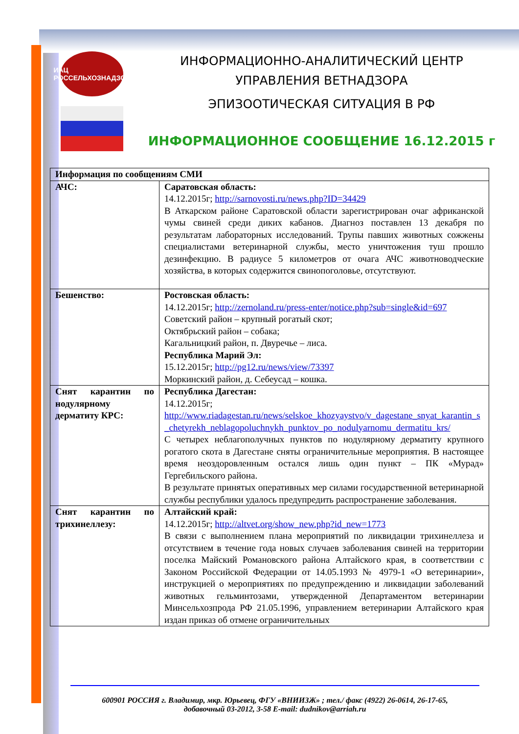ИАЦ
РОССЕЛЬХОЗНАДЗОР
ИНФОРМАЦИОННО-АНАЛИТИЧЕСКИЙ ЦЕНТР
УПРАВЛЕНИЯ ВЕТНАДЗОРА
ЭПИЗООТИЧЕСКАЯ СИТУАЦИЯ В РФ
ИНФОРМАЦИОННОЕ СООБЩЕНИЕ 16.12.2015 г
| Информация по сообщениям СМИ | |
| --- | --- |
| АЧС: | Саратовская область: 14.12.2015г; http://sarnovosti.ru/news.php?ID=34429 В Аткарском районе Саратовской области зарегистрирован очаг африканской чумы свиней среди диких кабанов. Диагноз поставлен 13 декабря по результатам лабораторных исследований. Трупы павших животных сожжены специалистами ветеринарной службы, место уничтожения туш прошло дезинфекцию. В радиусе 5 километров от очага АЧС животноводческие хозяйства, в которых содержится свинопоголовье, отсутствуют. |
| Бешенство: | Ростовская область: 14.12.2015г; http://zernoland.ru/press-enter/notice.php?sub=single&id=697 Советский район – крупный рогатый скот; Октябрьский район – собака; Кагальницкий район, п. Двуречье – лиса. Республика Марий Эл: 15.12.2015г; http://pg12.ru/news/view/73397 Моркинский район, д. Себеусад – кошка. |
| Снят карантин по нодулярному дерматиту КРС: | Республика Дагестан: 14.12.2015г; http://www.riadagestan.ru/news/selskoe_khozyaystvo/v_dagestane_snyat_karantin_s_chetyrekh_neblagopoluchnykh_punktov_po_nodulyarnomu_dermatitu_krs/ С четырех неблагополучных пунктов по нодулярному дерматиту крупного рогатого скота в Дагестане сняты ограничительные мероприятия. В настоящее время неоздоровленным остался лишь один пункт – ПК «Мурад» Гергебильского района. В результате принятых оперативных мер силами государственной ветеринарной службы республики удалось предупредить распространение заболевания. |
| Снят карантин по трихинеллезу: | Алтайский край: 14.12.2015г; http://altvet.org/show_new.php?id_new=1773 В связи с выполнением плана мероприятий по ликвидации трихинеллеза и отсутствием в течение года новых случаев заболевания свиней на территории поселка Майский Романовского района Алтайского края, в соответствии с Законом Российской Федерации от 14.05.1993 № 4979-1 «О ветеринарии», инструкцией о мероприятиях по предупреждению и ликвидации заболеваний животных гельминтозами, утвержденной Департаментом ветеринарии Минсельхозпрода РФ 21.05.1996, управлением ветеринарии Алтайского края издан приказ об отмене ограничительных |
600901 РОССИЯ г. Владимир, мкр. Юрьевец, ФГУ «ВНИИЗЖ» ; тел./ факс (4922) 26-0614, 26-17-65,
добавочный 03-2012, 3-58 E-mail: dudnikov@arriah.ru